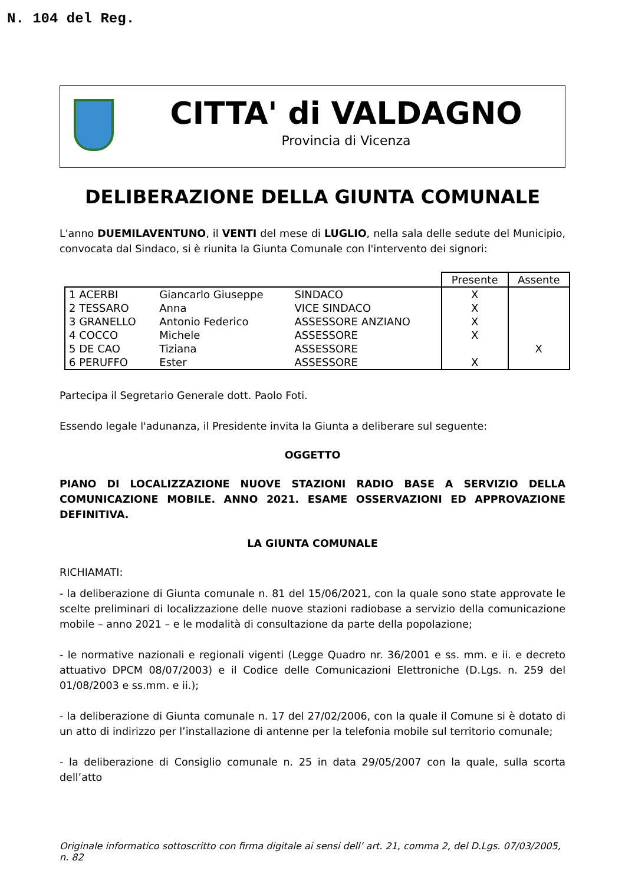N. 104 del Reg.
CITTA' di VALDAGNO
Provincia di Vicenza
DELIBERAZIONE DELLA GIUNTA COMUNALE
L'anno DUEMILAVENTUNO, il VENTI del mese di LUGLIO, nella sala delle sedute del Municipio, convocata dal Sindaco, si è riunita la Giunta Comunale con l'intervento dei signori:
| | | | Presente | Assente |
| --- | --- | --- | --- | --- |
| 1 ACERBI | Giancarlo Giuseppe | SINDACO | X | |
| 2 TESSARO | Anna | VICE SINDACO | X | |
| 3 GRANELLO | Antonio Federico | ASSESSORE ANZIANO | X | |
| 4 COCCO | Michele | ASSESSORE | X | |
| 5 DE CAO | Tiziana | ASSESSORE | | X |
| 6 PERUFFO | Ester | ASSESSORE | X | |
Partecipa il Segretario Generale dott. Paolo Foti.
Essendo legale l'adunanza, il Presidente invita la Giunta a deliberare sul seguente:
OGGETTO
PIANO DI LOCALIZZAZIONE NUOVE STAZIONI RADIO BASE A SERVIZIO DELLA COMUNICAZIONE MOBILE. ANNO 2021. ESAME OSSERVAZIONI ED APPROVAZIONE DEFINITIVA.
LA GIUNTA COMUNALE
RICHIAMATI:
- la deliberazione di Giunta comunale n. 81 del 15/06/2021, con la quale sono state approvate le scelte preliminari di localizzazione delle nuove stazioni radiobase a servizio della comunicazione mobile – anno 2021 – e le modalità di consultazione da parte della popolazione;
- le normative nazionali e regionali vigenti (Legge Quadro nr. 36/2001 e ss. mm. e ii. e decreto attuativo DPCM 08/07/2003) e il Codice delle Comunicazioni Elettroniche (D.Lgs. n. 259 del 01/08/2003 e ss.mm. e ii.);
- la deliberazione di Giunta comunale n. 17 del 27/02/2006, con la quale il Comune si è dotato di un atto di indirizzo per l’installazione di antenne per la telefonia mobile sul territorio comunale;
- la deliberazione di Consiglio comunale n. 25 in data 29/05/2007 con la quale, sulla scorta dell’atto
Originale informatico sottoscritto con firma digitale ai sensi dell’ art. 21, comma 2, del D.Lgs. 07/03/2005, n. 82